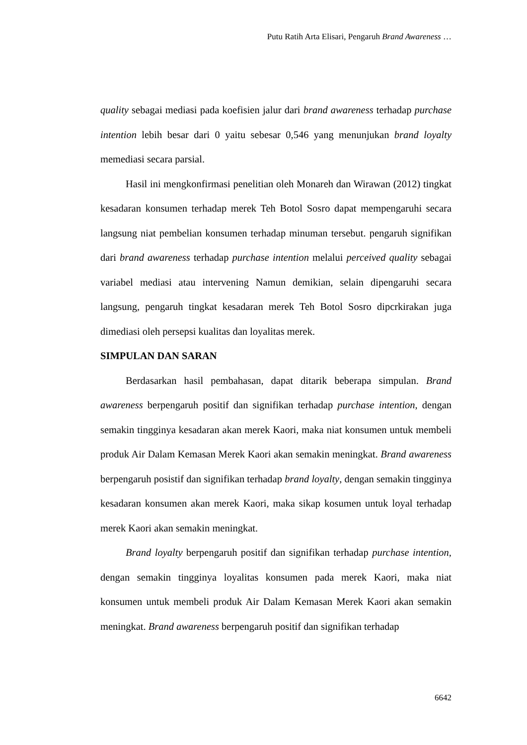Putu Ratih Arta Elisari, Pengaruh Brand Awareness …
quality sebagai mediasi pada koefisien jalur dari brand awareness terhadap purchase intention lebih besar dari 0 yaitu sebesar 0,546 yang menunjukan brand loyalty memediasi secara parsial.
Hasil ini mengkonfirmasi penelitian oleh Monareh dan Wirawan (2012) tingkat kesadaran konsumen terhadap merek Teh Botol Sosro dapat mempengaruhi secara langsung niat pembelian konsumen terhadap minuman tersebut. pengaruh signifikan dari brand awareness terhadap purchase intention melalui perceived quality sebagai variabel mediasi atau intervening Namun demikian, selain dipengaruhi secara langsung, pengaruh tingkat kesadaran merek Teh Botol Sosro dipcrkirakan juga dimediasi oleh persepsi kualitas dan loyalitas merek.
SIMPULAN DAN SARAN
Berdasarkan hasil pembahasan, dapat ditarik beberapa simpulan. Brand awareness berpengaruh positif dan signifikan terhadap purchase intention, dengan semakin tingginya kesadaran akan merek Kaori, maka niat konsumen untuk membeli produk Air Dalam Kemasan Merek Kaori akan semakin meningkat. Brand awareness berpengaruh posistif dan signifikan terhadap brand loyalty, dengan semakin tingginya kesadaran konsumen akan merek Kaori, maka sikap kosumen untuk loyal terhadap merek Kaori akan semakin meningkat.
Brand loyalty berpengaruh positif dan signifikan terhadap purchase intention, dengan semakin tingginya loyalitas konsumen pada merek Kaori, maka niat konsumen untuk membeli produk Air Dalam Kemasan Merek Kaori akan semakin meningkat. Brand awareness berpengaruh positif dan signifikan terhadap
6642